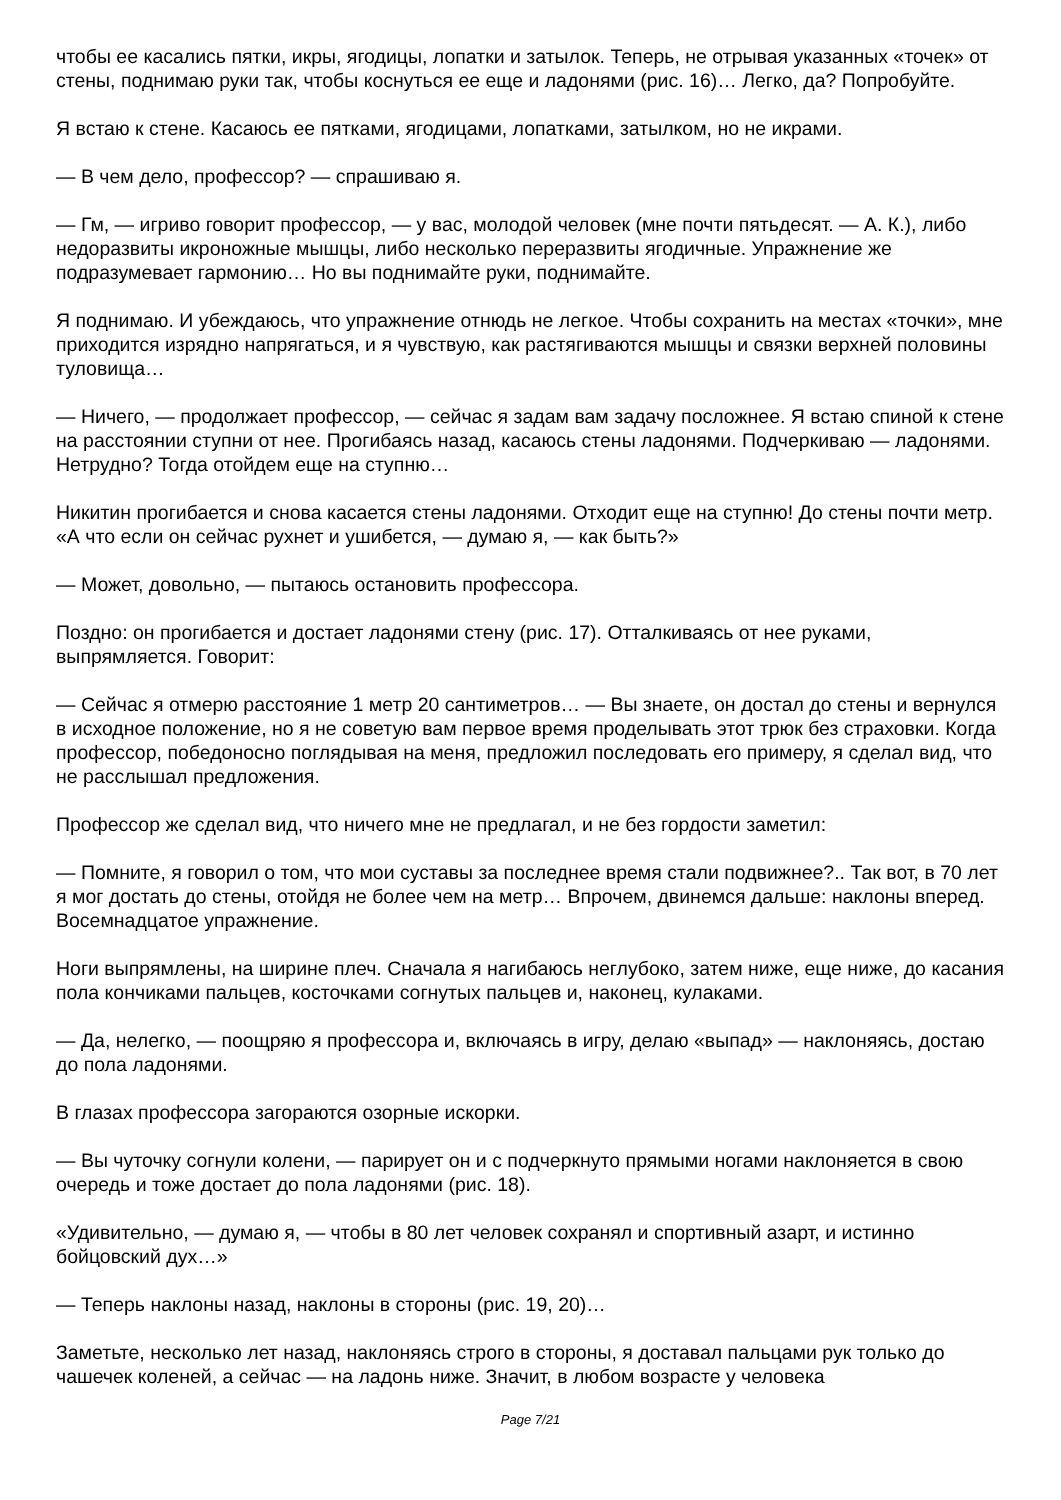чтобы ее касались пятки, икры, ягодицы, лопатки и затылок. Теперь, не отрывая указанных «точек» от стены, поднимаю руки так, чтобы коснуться ее еще и ладонями (рис. 16)… Легко, да? Попробуйте.
Я встаю к стене. Касаюсь ее пятками, ягодицами, лопатками, затылком, но не икрами.
— В чем дело, профессор? — спрашиваю я.
— Гм, — игриво говорит профессор, — у вас, молодой человек (мне почти пятьдесят. — А. К.), либо недоразвиты икроножные мышцы, либо несколько переразвиты ягодичные. Упражнение же подразумевает гармонию… Но вы поднимайте руки, поднимайте.
Я поднимаю. И убеждаюсь, что упражнение отнюдь не легкое. Чтобы сохранить на местах «точки», мне приходится изрядно напрягаться, и я чувствую, как растягиваются мышцы и связки верхней половины туловища…
— Ничего, — продолжает профессор, — сейчас я задам вам задачу посложнее. Я встаю спиной к стене на расстоянии ступни от нее. Прогибаясь назад, касаюсь стены ладонями. Подчеркиваю — ладонями. Нетрудно? Тогда отойдем еще на ступню…
Никитин прогибается и снова касается стены ладонями. Отходит еще на ступню! До стены почти метр. «А что если он сейчас рухнет и ушибется, — думаю я, — как быть?»
— Может, довольно, — пытаюсь остановить профессора.
Поздно: он прогибается и достает ладонями стену (рис. 17). Отталкиваясь от нее руками, выпрямляется. Говорит:
— Сейчас я отмерю расстояние 1 метр 20 сантиметров… — Вы знаете, он достал до стены и вернулся в исходное положение, но я не советую вам первое время проделывать этот трюк без страховки. Когда профессор, победоносно поглядывая на меня, предложил последовать его примеру, я сделал вид, что не расслышал предложения.
Профессор же сделал вид, что ничего мне не предлагал, и не без гордости заметил:
— Помните, я говорил о том, что мои суставы за последнее время стали подвижнее?.. Так вот, в 70 лет я мог достать до стены, отойдя не более чем на метр… Впрочем, двинемся дальше: наклоны вперед. Восемнадцатое упражнение.
Ноги выпрямлены, на ширине плеч. Сначала я нагибаюсь неглубоко, затем ниже, еще ниже, до касания пола кончиками пальцев, косточками согнутых пальцев и, наконец, кулаками.
— Да, нелегко, — поощряю я профессора и, включаясь в игру, делаю «выпад» — наклоняясь, достаю до пола ладонями.
В глазах профессора загораются озорные искорки.
— Вы чуточку согнули колени, — парирует он и с подчеркнуто прямыми ногами наклоняется в свою очередь и тоже достает до пола ладонями (рис. 18).
«Удивительно, — думаю я, — чтобы в 80 лет человек сохранял и спортивный азарт, и истинно бойцовский дух…»
— Теперь наклоны назад, наклоны в стороны (рис. 19, 20)…
Заметьте, несколько лет назад, наклоняясь строго в стороны, я доставал пальцами рук только до чашечек коленей, а сейчас — на ладонь ниже. Значит, в любом возрасте у человека
Page 7/21